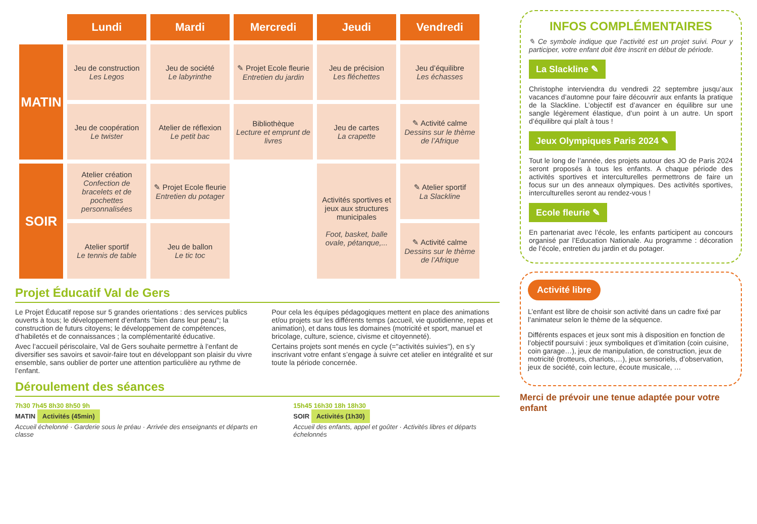| | Lundi | Mardi | Mercredi | Jeudi | Vendredi |
| --- | --- | --- | --- | --- | --- |
| MATIN | Jeu de construction Les Legos | Jeu de société Le labyrinthe | ✎ Projet Ecole fleurie Entretien du jardin | Jeu de précision Les fléchettes | Jeu d’équilibre Les échasses |
| | Jeu de coopération Le twister | Atelier de réflexion Le petit bac | Bibliothèque Lecture et emprunt de livres | Jeu de cartes La crapette | ✎ Activité calme Dessins sur le thème de l’Afrique |
| SOIR | Atelier création Confection de bracelets et de pochettes personnalisées | ✎ Projet Ecole fleurie Entretien du potager | | Activités sportives et jeux aux structures municipales Foot, basket, balle ovale, pétanque,... | ✎ Atelier sportif La Slackline |
| | Atelier sportif Le tennis de table | Jeu de ballon Le tic toc | | | ✎ Activité calme Dessins sur le thème de l’Afrique |
Projet Éducatif Val de Gers
Le Projet Éducatif repose sur 5 grandes orientations : des services publics ouverts à tous; le développement d’enfants "bien dans leur peau"; la construction de futurs citoyens; le développement de compétences, d’habiletés et de connaissances ; la complémentarité éducative.
Avec l’accueil périscolaire, Val de Gers souhaite permettre à l’enfant de diversifier ses savoirs et savoir-faire tout en développant son plaisir du vivre ensemble, sans oublier de porter une attention particulière au rythme de l’enfant.
Pour cela les équipes pédagogiques mettent en place des animations et/ou projets sur les différents temps (accueil, vie quotidienne, repas et animation), et dans tous les domaines (motricité et sport, manuel et bricolage, culture, science, civisme et citoyenneté).
Certains projets sont menés en cycle (="activités suivies"), en s’y inscrivant votre enfant s’engage à suivre cet atelier en intégralité et sur toute la période concernée.
Déroulement des séances
7h30 7h45 8h30 8h50 9h
MATIN Activités (45min)
Accueil échelonné · Garderie sous le préau · Arrivée des enseignants et départs en classe
15h45 16h30 18h 18h30
SOIR Activités (1h30)
Accueil des enfants, appel et goûter · Activités libres et départs échelonnés
INFOS COMPLÉMENTAIRES
✎ Ce symbole indique que l’activité est un projet suivi. Pour y participer, votre enfant doit être inscrit en début de période.
La Slackline ✎
Christophe interviendra du vendredi 22 septembre jusqu’aux vacances d’automne pour faire découvrir aux enfants la pratique de la Slackline. L’objectif est d’avancer en équilibre sur une sangle légèrement élastique, d’un point à un autre. Un sport d’équilibre qui plaît à tous !
Jeux Olympiques Paris 2024 ✎
Tout le long de l’année, des projets autour des JO de Paris 2024 seront proposés à tous les enfants. A chaque période des activités sportives et interculturelles permettrons de faire un focus sur un des anneaux olympiques. Des activités sportives, interculturelles seront au rendez-vous !
Ecole fleurie ✎
En partenariat avec l’école, les enfants participent au concours organisé par l’Education Nationale. Au programme : décoration de l’école, entretien du jardin et du potager.
Activité libre
L’enfant est libre de choisir son activité dans un cadre fixé par l’animateur selon le thème de la séquence.
Différents espaces et jeux sont mis à disposition en fonction de l’objectif poursuivi : jeux symboliques et d’imitation (coin cuisine, coin garage…), jeux de manipulation, de construction, jeux de motricité (trotteurs, chariots,…), jeux sensoriels, d’observation, jeux de société, coin lecture, écoute musicale, …
Merci de prévoir une tenue adaptée pour votre enfant